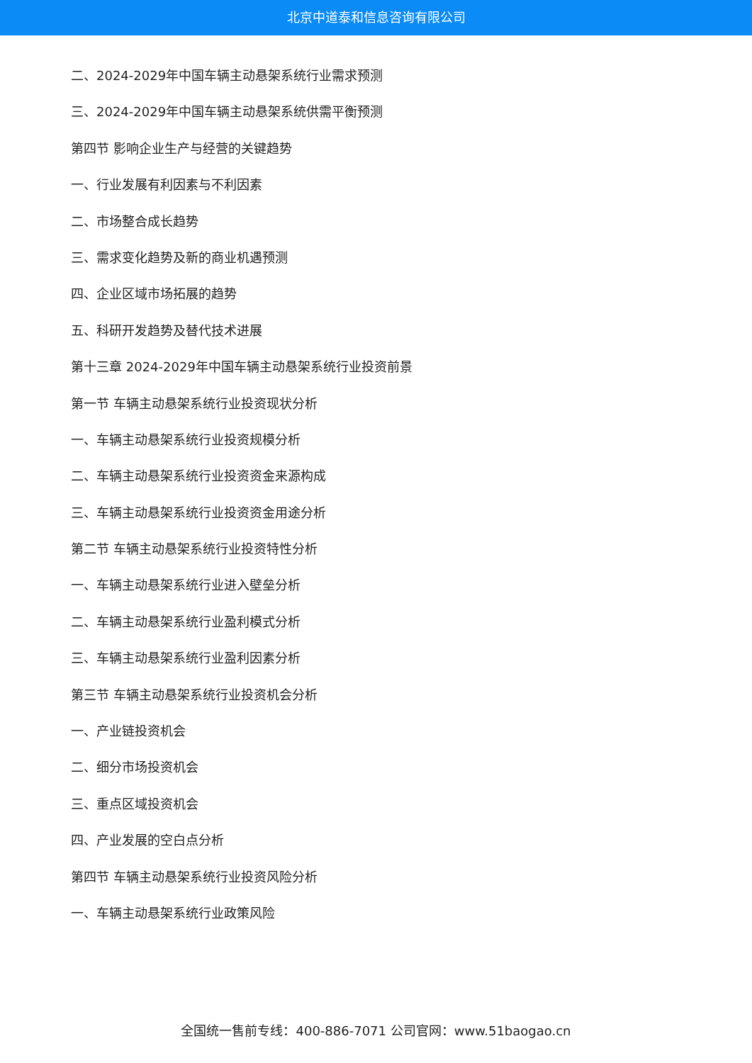北京中道泰和信息咨询有限公司
二、2024-2029年中国车辆主动悬架系统行业需求预测
三、2024-2029年中国车辆主动悬架系统供需平衡预测
第四节 影响企业生产与经营的关键趋势
一、行业发展有利因素与不利因素
二、市场整合成长趋势
三、需求变化趋势及新的商业机遇预测
四、企业区域市场拓展的趋势
五、科研开发趋势及替代技术进展
第十三章 2024-2029年中国车辆主动悬架系统行业投资前景
第一节 车辆主动悬架系统行业投资现状分析
一、车辆主动悬架系统行业投资规模分析
二、车辆主动悬架系统行业投资资金来源构成
三、车辆主动悬架系统行业投资资金用途分析
第二节 车辆主动悬架系统行业投资特性分析
一、车辆主动悬架系统行业进入壁垒分析
二、车辆主动悬架系统行业盈利模式分析
三、车辆主动悬架系统行业盈利因素分析
第三节 车辆主动悬架系统行业投资机会分析
一、产业链投资机会
二、细分市场投资机会
三、重点区域投资机会
四、产业发展的空白点分析
第四节 车辆主动悬架系统行业投资风险分析
一、车辆主动悬架系统行业政策风险
全国统一售前专线：400-886-7071 公司官网：www.51baogao.cn